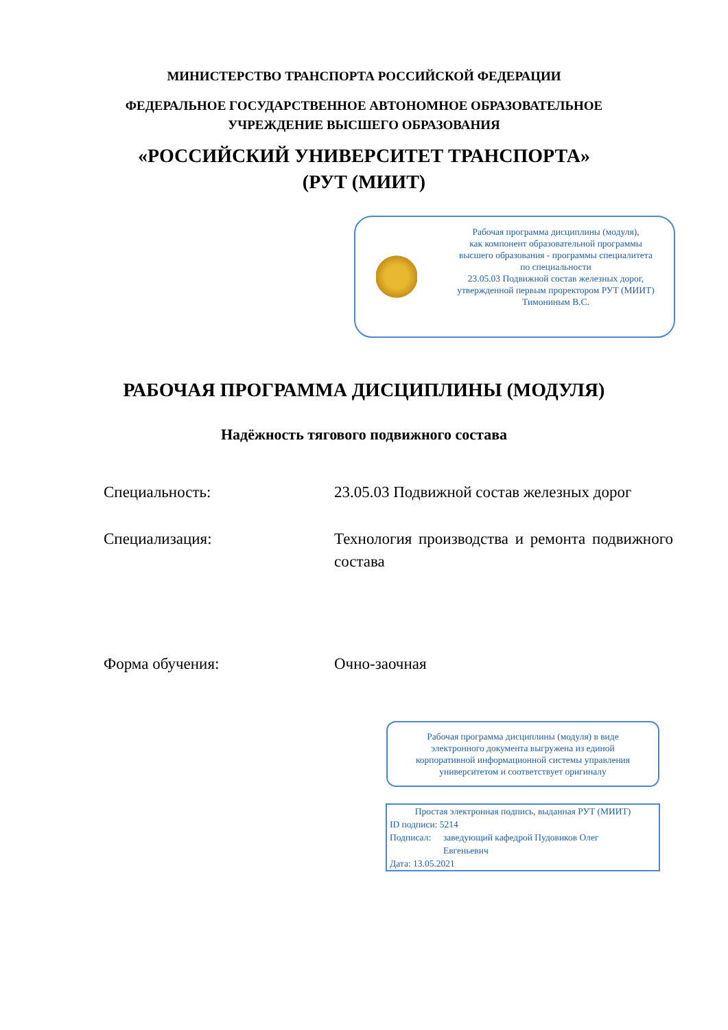МИНИСТЕРСТВО ТРАНСПОРТА РОССИЙСКОЙ ФЕДЕРАЦИИ
ФЕДЕРАЛЬНОЕ ГОСУДАРСТВЕННОЕ АВТОНОМНОЕ ОБРАЗОВАТЕЛЬНОЕ
УЧРЕЖДЕНИЕ ВЫСШЕГО ОБРАЗОВАНИЯ
«РОССИЙСКИЙ УНИВЕРСИТЕТ ТРАНСПОРТА»
(РУТ (МИИТ)
Рабочая программа дисциплины (модуля),
как компонент образовательной программы
высшего образования - программы специалитета
по специальности
23.05.03 Подвижной состав железных дорог,
утвержденной первым проректором РУТ (МИИТ)
Тимониным В.С.
РАБОЧАЯ ПРОГРАММА ДИСЦИПЛИНЫ (МОДУЛЯ)
Надёжность тягового подвижного состава
Специальность: 23.05.03 Подвижной состав железных дорог
Специализация: Технология производства и ремонта подвижного состава
Форма обучения: Очно-заочная
Рабочая программа дисциплины (модуля) в виде
электронного документа выгружена из единой
корпоративной информационной системы управления
университетом и соответствует оригиналу
Простая электронная подпись, выданная РУТ (МИИТ)
ID подписи: 5214
Подписал: заведующий кафедрой Пудовиков Олег
Евгеньевич
Дата: 13.05.2021